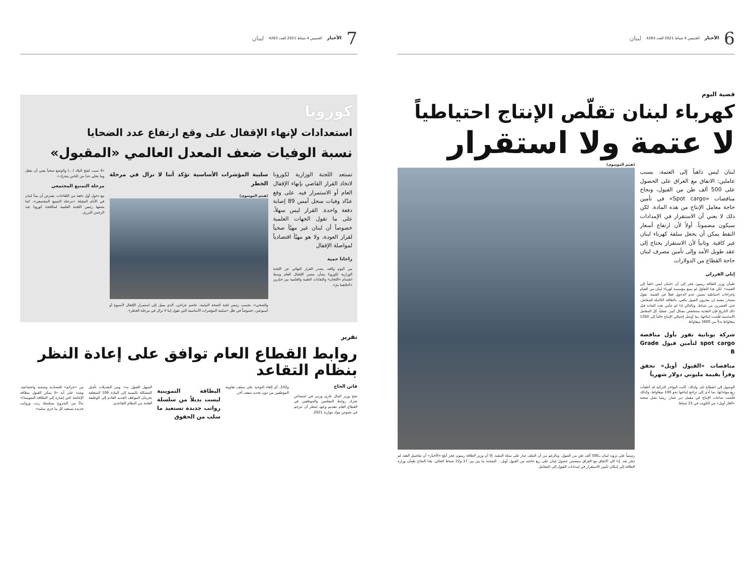6 الأخبار الخميس 4 شباط 2021 العدد 4263 لبنان
قضية اليوم
كهرباء لبنان تقلّص الإنتاج احتياطياً
لا عتمة ولا استقرار
لبنان ليس ذاهباً إلى العتمة، بسبب عاملين: الاتفاق مع العراق على الحصول على 500 ألف طن من الفيول، ونجاح مناقصات «Spot cargo» في تأمين حاجة معامل الإنتاج من هذه المادة. لكن ذلك لا يعني أن الاستقرار في الإمدادات سيكون مضموناً. أولاً لأن ارتفاع أسعار النفط يمكن أن يجعل سلفة كهرباء لبنان غير كافية. وثانياً لأن الاستقرار يحتاج إلى عقد طويل الأمد وإلى تأمين مصرف لبنان حاجة القطاع من الدولارات
إيلي الفرزلي
طمأن وزير الطاقة ريمون غجر إلى أن «لبنان ليس ذاهباً إلى العتمة». لكن هذا التفاؤل لم يمنع مؤسسة كهرباء لبنان من القيام بإجراءات احتياطية تضمن عدم الدخول فعلاً في العتمة. تقول مصادر معنية إن مخزون الفيول يكفي، بالطاقة الكاملة للمعامل، حتى العشرين من شباط. وبالتالي إذا لم تتأمن هذه المادة قبل ذلك التاريخ فإن التغذية ستنخفض بشكل كبير. عملياً، كل المعامل الأساسية قلّصت إنتاجها، بما أوصل إجمالي الإنتاج حالياً إلى 1200 ميغاواط بدلاً من 1600 ميغاواط.
شركة يونانية تفوز بأول مناقصة spot cargo لتأمين فيول Grade B
مناقصات «الفيول أويل» تحقق وفراً بقيمة مليوني دولار شهرياً
الوصول إلى انقطاع تام. ولذلك، كانت البواخر التركية قد أطفأت ربع مولداتها، بما أدى إلى تراجع إنتاجها نحو 100 ميغاواط، وكذلك قلّصت ساعات الإنتاج في معمل دير عمار، ريثما تصل شحنة «الغاز أويل» من الكويت في 22 شباط.
(هيثم الموسوي)
رسمياً على تزويد لبنان بـ500 ألف طن من الفيول. وبالرغم من أن الملف صار على سكة التنفيذ، إلا أن وزير الطاقة ريمون غجر أبلغ «الأخبار» أن تفاصيل العقد لم تنجز بعد. إذا كان الاتفاق مع العراق سيضمن حصول لبنان على ربع حاجته من الفيول أويل... الشحنة ما بين بين 17 و22 شباط الحالي. هذا النجاح طمأن وزارة الطاقة إلى إمكان تأمين الاستقرار في إمدادات الفيول إلى المعامل.
7 الأخبار الخميس 4 شباط 2021 العدد 4263 لبنان
كورونا
استعدادات لإنهاء الإقفال على وقع ارتفاع عدد الضحايا
نسبة الوفيات ضعف المعدل العالمي «المقبول»
تستعد اللجنة الوزارية لكورونا لاتخاذ القرار القاضي بإنهاء الإقفال العام أو الاستمرار فيه. على وقع عدّاد وفيات سجل أمس 89 إصابة دفعة واحدة. القرار ليس سهلاً، على ما تقول الجهات العلمية خصوصاً أن لبنان غير مهيّأ صحياً لقرار العودة، ولا هو مهيّأ اقتصادياً لمواصلة الإقفال
راجانا حمية
بين اليوم والغد، يصدر القرار النهائي عن اللجنة الوزارية لكورونا بشأن مصير الإقفال العام وسط انقسام «اللجان» والنقابات الطبية والعلمية بين خيارين «أحلاهما مرّ».
سلبية المؤشرات الأساسية تؤكد أننا لا نزال في مرحلة الخطر
(هيثم الموسوي)
والصحي»، بحسب رئيس لجنة الصحة النيابية، عاصم عراجي، الذي يميل إلى استمرار الإقفال لأسبوع أو أسبوعين، خصوصاً في ظل «سلبية المؤشرات الأساسية التي تقول إننا لا نزال في مرحلة الخطر».
«لا سبب لفتح البلاد (...) والوضع صحياً يعني أن نقفل وما نخلي حدا من الناس يتحرك».
مرحلة التمنيع المجتمعي
مع دخول أول دفعة من اللقاحات، يفترض أن يبدأ لبنان في الأيام المقبلة «مرحلة التمنيع المجتمعي»، كما يصفها رئيس اللجنة العلمية لمكافحة كورونا عبد الرحمن البزري.
تقرير
روابط القطاع العام توافق على إعادة النظر بنظام التقاعد
فاتن الحاج
نجح وزير المال غازي وزني في امتصاص تحرك روابط المعلمين والموظفين في القطاع العام بتقديم وعود يُنتظر أن تترجم في نصوص مواد موازنة 2021.
و102، أي إلغاء التوحيد على سقف تعاونية الموظفين من دون تحديد سقف آخر.
البطاقة التموينية ليست بديلاً من سلسلة رواتب جديدة تستعيد ما سلب من الحقوق
السهل القبول به». ومن التعديلات تأجيل المشكلة بالنسبة إلى المادة 106 المتعلقة بحرمان الموظف الجديد القادم إلى الوظيفة العامة من النظام التقاعدي.
من «جرائم» اقتصادية وصحية واجتماعية. وشدد على أنه «لا يمكن القبول ببطاقة الإعاشة (في إشارة إلى البطاقة التموينية)» بدلاً من الشروع بسلسلة رتب ورواتب جديدة تستعيد كل ما جرى سلبه».